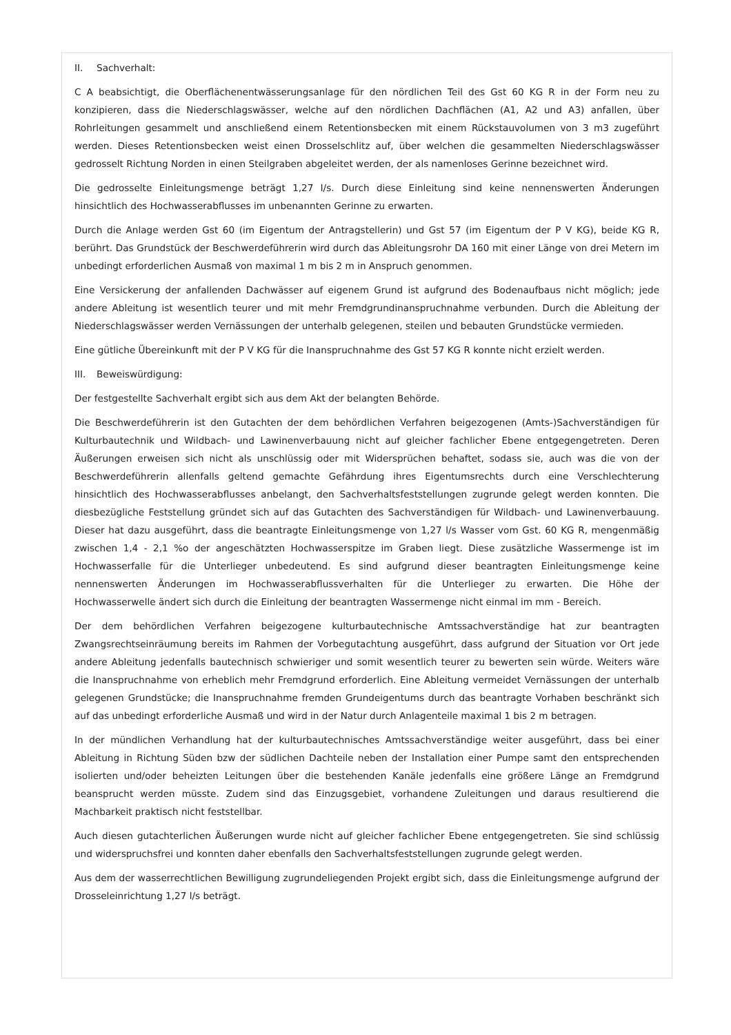II. Sachverhalt:
C A beabsichtigt, die Oberflächenentwässerungsanlage für den nördlichen Teil des Gst 60 KG R in der Form neu zu konzipieren, dass die Niederschlagswässer, welche auf den nördlichen Dachflächen (A1, A2 und A3) anfallen, über Rohrleitungen gesammelt und anschließend einem Retentionsbecken mit einem Rückstauvolumen von 3 m3 zugeführt werden. Dieses Retentionsbecken weist einen Drosselschlitz auf, über welchen die gesammelten Niederschlagswässer gedrosselt Richtung Norden in einen Steilgraben abgeleitet werden, der als namenloses Gerinne bezeichnet wird.
Die gedrosselte Einleitungsmenge beträgt 1,27 l/s. Durch diese Einleitung sind keine nennenswerten Änderungen hinsichtlich des Hochwasserabflusses im unbenannten Gerinne zu erwarten.
Durch die Anlage werden Gst 60 (im Eigentum der Antragstellerin) und Gst 57 (im Eigentum der P V KG), beide KG R, berührt. Das Grundstück der Beschwerdeführerin wird durch das Ableitungsrohr DA 160 mit einer Länge von drei Metern im unbedingt erforderlichen Ausmaß von maximal 1 m bis 2 m in Anspruch genommen.
Eine Versickerung der anfallenden Dachwässer auf eigenem Grund ist aufgrund des Bodenaufbaus nicht möglich; jede andere Ableitung ist wesentlich teurer und mit mehr Fremdgrundinanspruchnahme verbunden. Durch die Ableitung der Niederschlagswässer werden Vernässungen der unterhalb gelegenen, steilen und bebauten Grundstücke vermieden.
Eine gütliche Übereinkunft mit der P V KG für die Inanspruchnahme des Gst 57 KG R konnte nicht erzielt werden.
III. Beweiswürdigung:
Der festgestellte Sachverhalt ergibt sich aus dem Akt der belangten Behörde.
Die Beschwerdeführerin ist den Gutachten der dem behördlichen Verfahren beigezogenen (Amts-)Sachverständigen für Kulturbautechnik und Wildbach- und Lawinenverbauung nicht auf gleicher fachlicher Ebene entgegengetreten. Deren Äußerungen erweisen sich nicht als unschlüssig oder mit Widersprüchen behaftet, sodass sie, auch was die von der Beschwerdeführerin allenfalls geltend gemachte Gefährdung ihres Eigentumsrechts durch eine Verschlechterung hinsichtlich des Hochwasserabflusses anbelangt, den Sachverhaltsfeststellungen zugrunde gelegt werden konnten. Die diesbezügliche Feststellung gründet sich auf das Gutachten des Sachverständigen für Wildbach- und Lawinenverbauung. Dieser hat dazu ausgeführt, dass die beantragte Einleitungsmenge von 1,27 l/s Wasser vom Gst. 60 KG R, mengenmäßig zwischen 1,4 - 2,1 %o der angeschätzten Hochwasserspitze im Graben liegt. Diese zusätzliche Wassermenge ist im Hochwasserfalle für die Unterlieger unbedeutend. Es sind aufgrund dieser beantragten Einleitungsmenge keine nennenswerten Änderungen im Hochwasserabflussverhalten für die Unterlieger zu erwarten. Die Höhe der Hochwasserwelle ändert sich durch die Einleitung der beantragten Wassermenge nicht einmal im mm - Bereich.
Der dem behördlichen Verfahren beigezogene kulturbautechnische Amtssachverständige hat zur beantragten Zwangsrechtseinräumung bereits im Rahmen der Vorbegutachtung ausgeführt, dass aufgrund der Situation vor Ort jede andere Ableitung jedenfalls bautechnisch schwieriger und somit wesentlich teurer zu bewerten sein würde. Weiters wäre die Inanspruchnahme von erheblich mehr Fremdgrund erforderlich. Eine Ableitung vermeidet Vernässungen der unterhalb gelegenen Grundstücke; die Inanspruchnahme fremden Grundeigentums durch das beantragte Vorhaben beschränkt sich auf das unbedingt erforderliche Ausmaß und wird in der Natur durch Anlagenteile maximal 1 bis 2 m betragen.
In der mündlichen Verhandlung hat der kulturbautechnisches Amtssachverständige weiter ausgeführt, dass bei einer Ableitung in Richtung Süden bzw der südlichen Dachteile neben der Installation einer Pumpe samt den entsprechenden isolierten und/oder beheizten Leitungen über die bestehenden Kanäle jedenfalls eine größere Länge an Fremdgrund beansprucht werden müsste. Zudem sind das Einzugsgebiet, vorhandene Zuleitungen und daraus resultierend die Machbarkeit praktisch nicht feststellbar.
Auch diesen gutachterlichen Äußerungen wurde nicht auf gleicher fachlicher Ebene entgegengetreten. Sie sind schlüssig und widerspruchsfrei und konnten daher ebenfalls den Sachverhaltsfeststellungen zugrunde gelegt werden.
Aus dem der wasserrechtlichen Bewilligung zugrundeliegenden Projekt ergibt sich, dass die Einleitungsmenge aufgrund der Drosseleinrichtung 1,27 l/s beträgt.